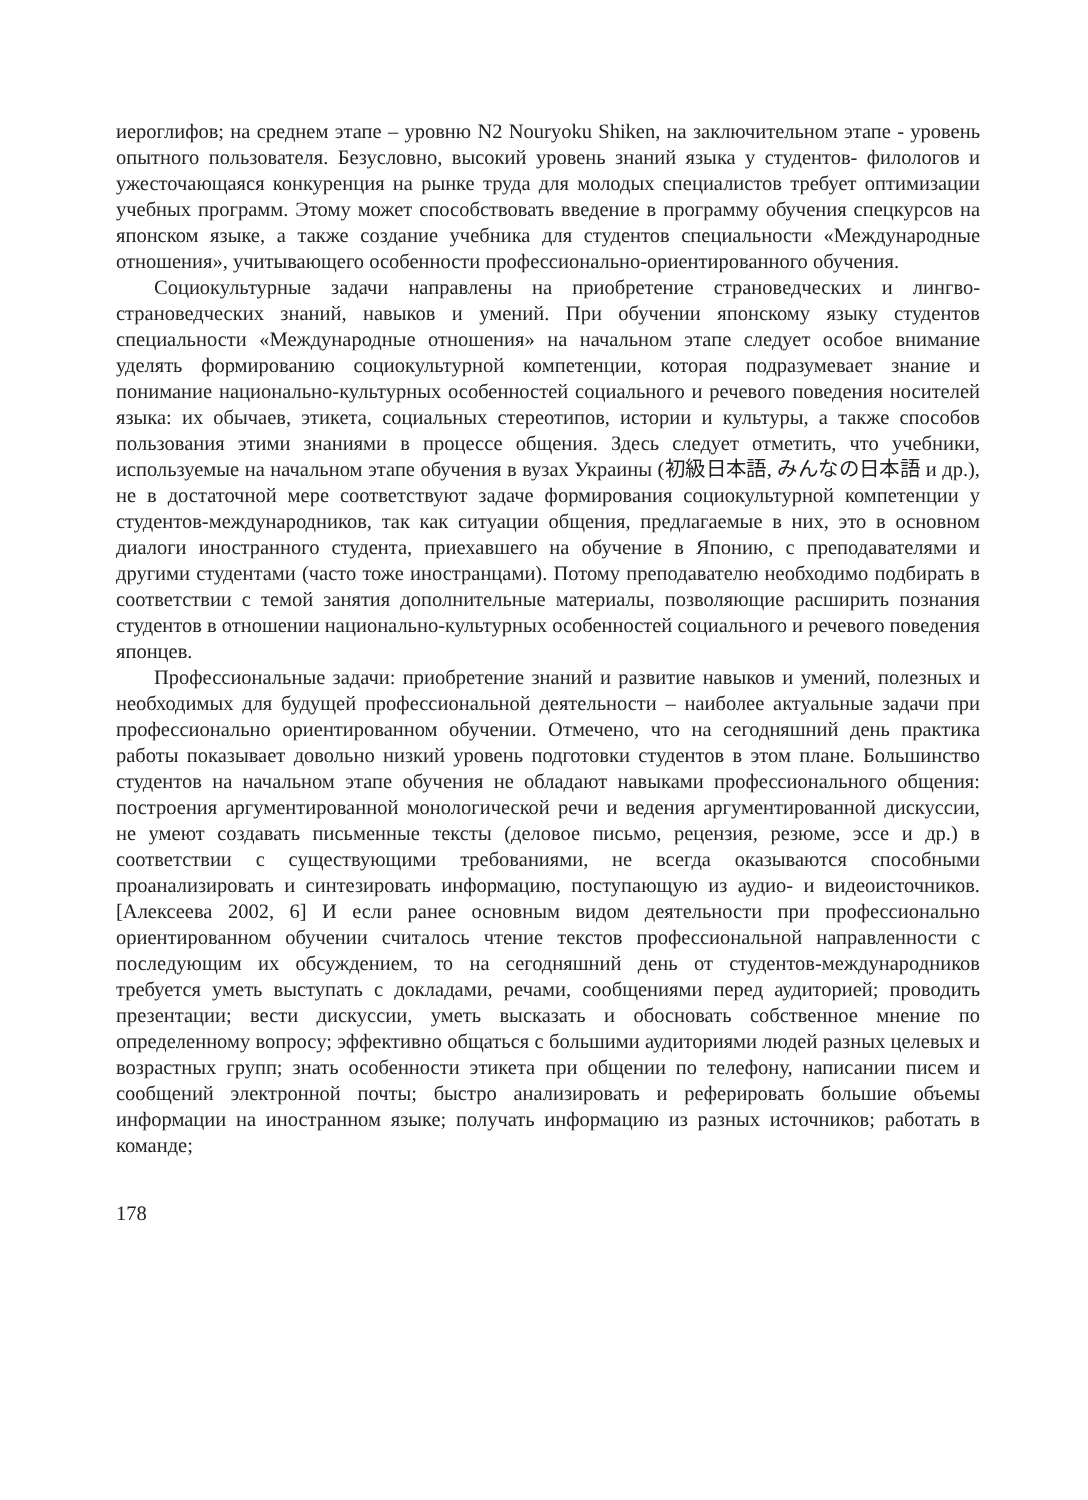иероглифов; на среднем этапе – уровню N2 Nouryoku Shiken, на заключительном этапе - уровень опытного пользователя. Безусловно, высокий уровень знаний языка у студентов- филологов и ужесточающаяся конкуренция на рынке труда для молодых специалистов требует оптимизации учебных программ. Этому может способствовать введение в программу обучения спецкурсов на японском языке, а также создание учебника для студентов специальности «Международные отношения», учитывающего особенности профессионально-ориентированного обучения.
Социокультурные задачи направлены на приобретение страноведческих и лингво-страноведческих знаний, навыков и умений. При обучении японскому языку студентов специальности «Международные отношения» на начальном этапе следует особое внимание уделять формированию социокультурной компетенции, которая подразумевает знание и понимание национально-культурных особенностей социального и речевого поведения носителей языка: их обычаев, этикета, социальных стереотипов, истории и культуры, а также способов пользования этими знаниями в процессе общения. Здесь следует отметить, что учебники, используемые на начальном этапе обучения в вузах Украины (初級日本語, みんなの日本語 и др.), не в достаточной мере соответствуют задаче формирования социокультурной компетенции у студентов-международников, так как ситуации общения, предлагаемые в них, это в основном диалоги иностранного студента, приехавшего на обучение в Японию, с преподавателями и другими студентами (часто тоже иностранцами). Потому преподавателю необходимо подбирать в соответствии с темой занятия дополнительные материалы, позволяющие расширить познания студентов в отношении национально-культурных особенностей социального и речевого поведения японцев.
Профессиональные задачи: приобретение знаний и развитие навыков и умений, полезных и необходимых для будущей профессиональной деятельности – наиболее актуальные задачи при профессионально ориентированном обучении. Отмечено, что на сегодняшний день практика работы показывает довольно низкий уровень подготовки студентов в этом плане. Большинство студентов на начальном этапе обучения не обладают навыками профессионального общения: построения аргументированной монологической речи и ведения аргументированной дискуссии, не умеют создавать письменные тексты (деловое письмо, рецензия, резюме, эссе и др.) в соответствии с существующими требованиями, не всегда оказываются способными проанализировать и синтезировать информацию, поступающую из аудио- и видеоисточников. [Алексеева 2002, 6] И если ранее основным видом деятельности при профессионально ориентированном обучении считалось чтение текстов профессиональной направленности с последующим их обсуждением, то на сегодняшний день от студентов-международников требуется уметь выступать с докладами, речами, сообщениями перед аудиторией; проводить презентации; вести дискуссии, уметь высказать и обосновать собственное мнение по определенному вопросу; эффективно общаться с большими аудиториями людей разных целевых и возрастных групп; знать особенности этикета при общении по телефону, написании писем и сообщений электронной почты; быстро анализировать и реферировать большие объемы информации на иностранном языке; получать информацию из разных источников; работать в команде;
178